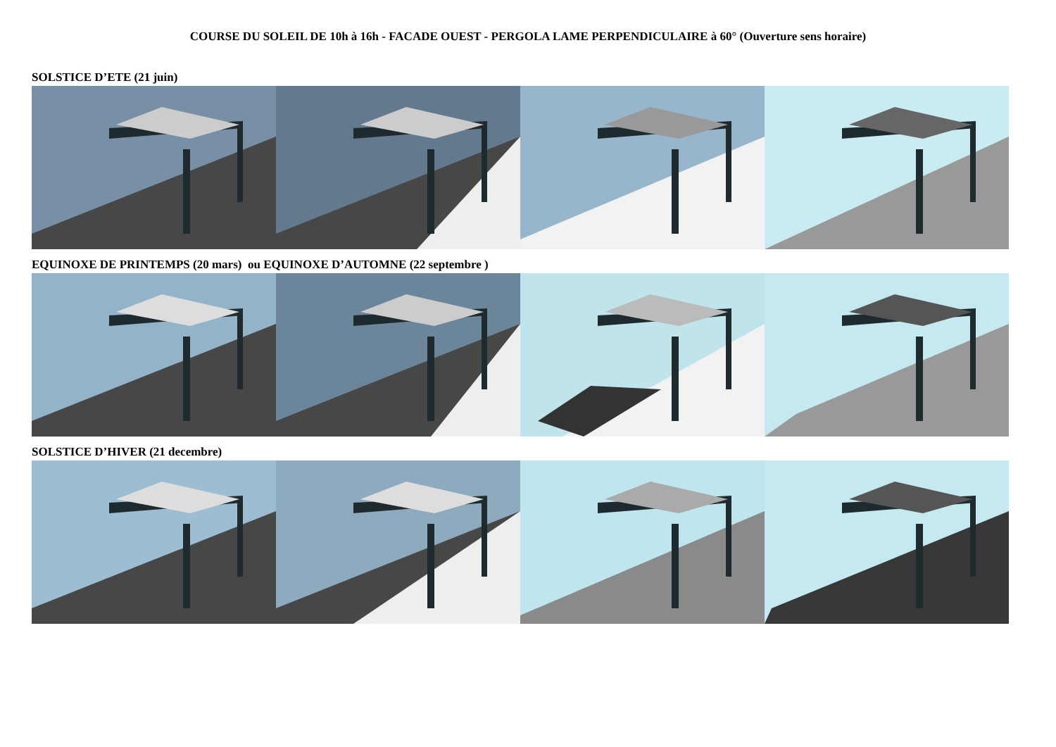COURSE DU SOLEIL DE 10h à 16h - FACADE OUEST - PERGOLA LAME PERPENDICULAIRE à 60° (Ouverture sens horaire)
SOLSTICE D’ETE (21 juin)
EQUINOXE DE PRINTEMPS (20 mars) ou EQUINOXE D’AUTOMNE (22 septembre )
SOLSTICE D’HIVER (21 decembre)